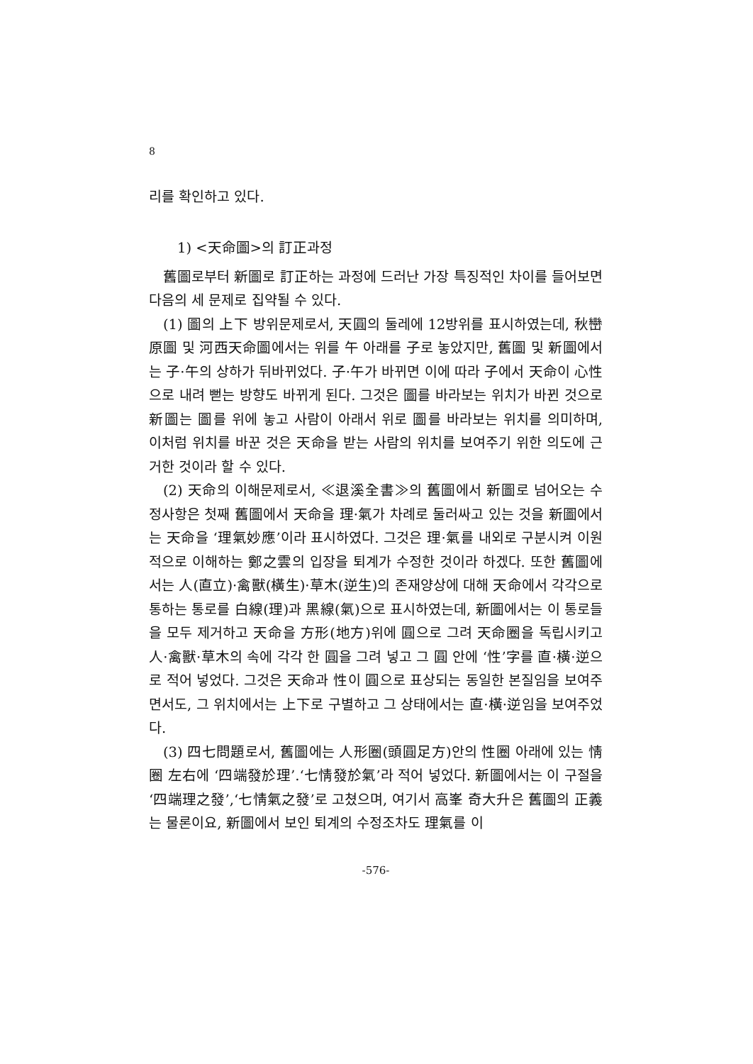8
리를 확인하고 있다.
1) <天命圖>의 訂正과정
舊圖로부터 新圖로 訂正하는 과정에 드러난 가장 특징적인 차이를 들어보면 다음의 세 문제로 집약될 수 있다.
(1) 圖의 上下 방위문제로서, 天圓의 둘레에 12방위를 표시하였는데, 秋巒原圖 및 河西天命圖에서는 위를 午 아래를 子로 놓았지만, 舊圖 및 新圖에서는 子·午의 상하가 뒤바뀌었다. 子·午가 바뀌면 이에 따라 子에서 天命이 心性으로 내려 뻗는 방향도 바뀌게 된다. 그것은 圖를 바라보는 위치가 바뀐 것으로 新圖는 圖를 위에 놓고 사람이 아래서 위로 圖를 바라보는 위치를 의미하며, 이처럼 위치를 바꾼 것은 天命을 받는 사람의 위치를 보여주기 위한 의도에 근거한 것이라 할 수 있다.
(2) 天命의 이해문제로서, ≪退溪全書≫의 舊圖에서 新圖로 넘어오는 수정사항은 첫째 舊圖에서 天命을 理·氣가 차례로 둘러싸고 있는 것을 新圖에서는 天命을 ‘理氣妙應’이라 표시하였다. 그것은 理·氣를 내외로 구분시켜 이원적으로 이해하는 鄭之雲의 입장을 퇴계가 수정한 것이라 하겠다. 또한 舊圖에서는 人(直立)·禽獸(橫生)·草木(逆生)의 존재양상에 대해 天命에서 각각으로 통하는 통로를 白線(理)과 黑線(氣)으로 표시하였는데, 新圖에서는 이 통로들을 모두 제거하고 天命을 方形(地方)위에 圓으로 그려 天命圈을 독립시키고 人·禽獸·草木의 속에 각각 한 圓을 그려 넣고 그 圓 안에 ‘性’字를 直·橫·逆으로 적어 넣었다. 그것은 天命과 性이 圓으로 표상되는 동일한 본질임을 보여주면서도, 그 위치에서는 上下로 구별하고 그 상태에서는 直·橫·逆임을 보여주었다.
(3) 四七問題로서, 舊圖에는 人形圈(頭圓足方)안의 性圈 아래에 있는 情圈 左右에 ‘四端發於理’.‘七情發於氣’라 적어 넣었다. 新圖에서는 이 구절을 ‘四端理之發’,‘七情氣之發’로 고쳤으며, 여기서 高峯 奇大升은 舊圖의 正義는 물론이요, 新圖에서 보인 퇴계의 수정조차도 理氣를 이
-576-